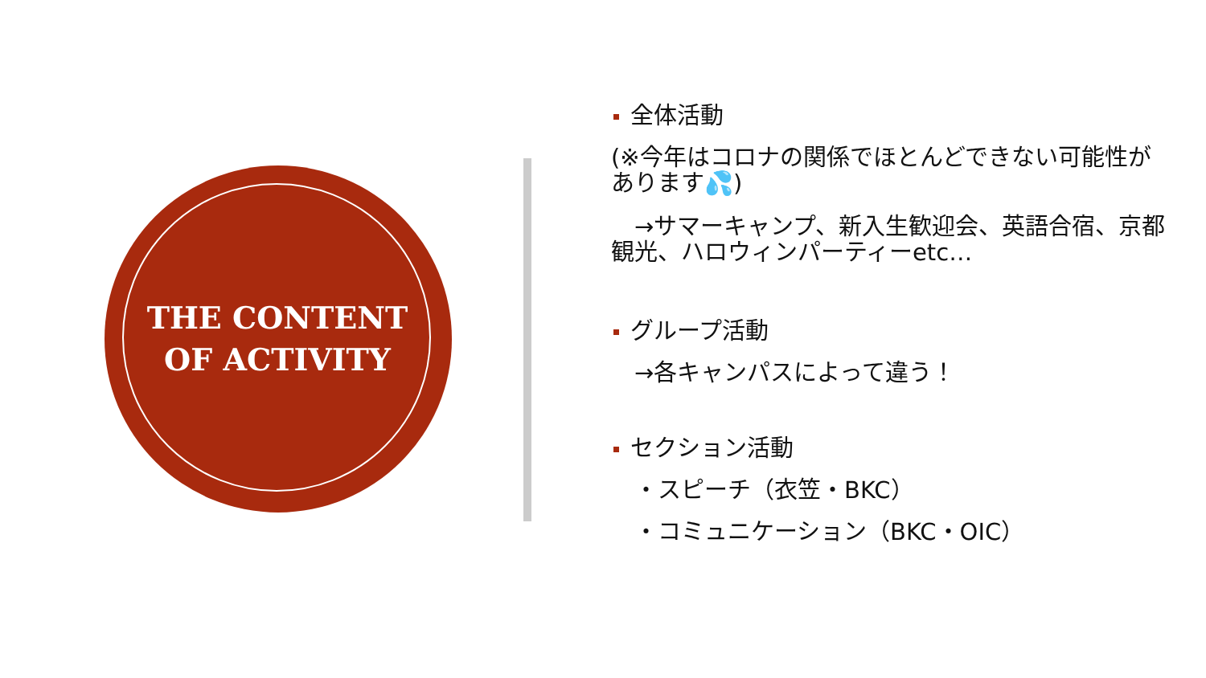THE CONTENT OF ACTIVITY
全体活動
(※今年はコロナの関係でほとんどできない可能性があります💦)
　→サマーキャンプ、新入生歓迎会、英語合宿、京都観光、ハロウィンパーティーetc…
グループ活動
　→各キャンパスによって違う！
セクション活動
　・スピーチ（衣笠・BKC）
　・コミュニケーション（BKC・OIC）